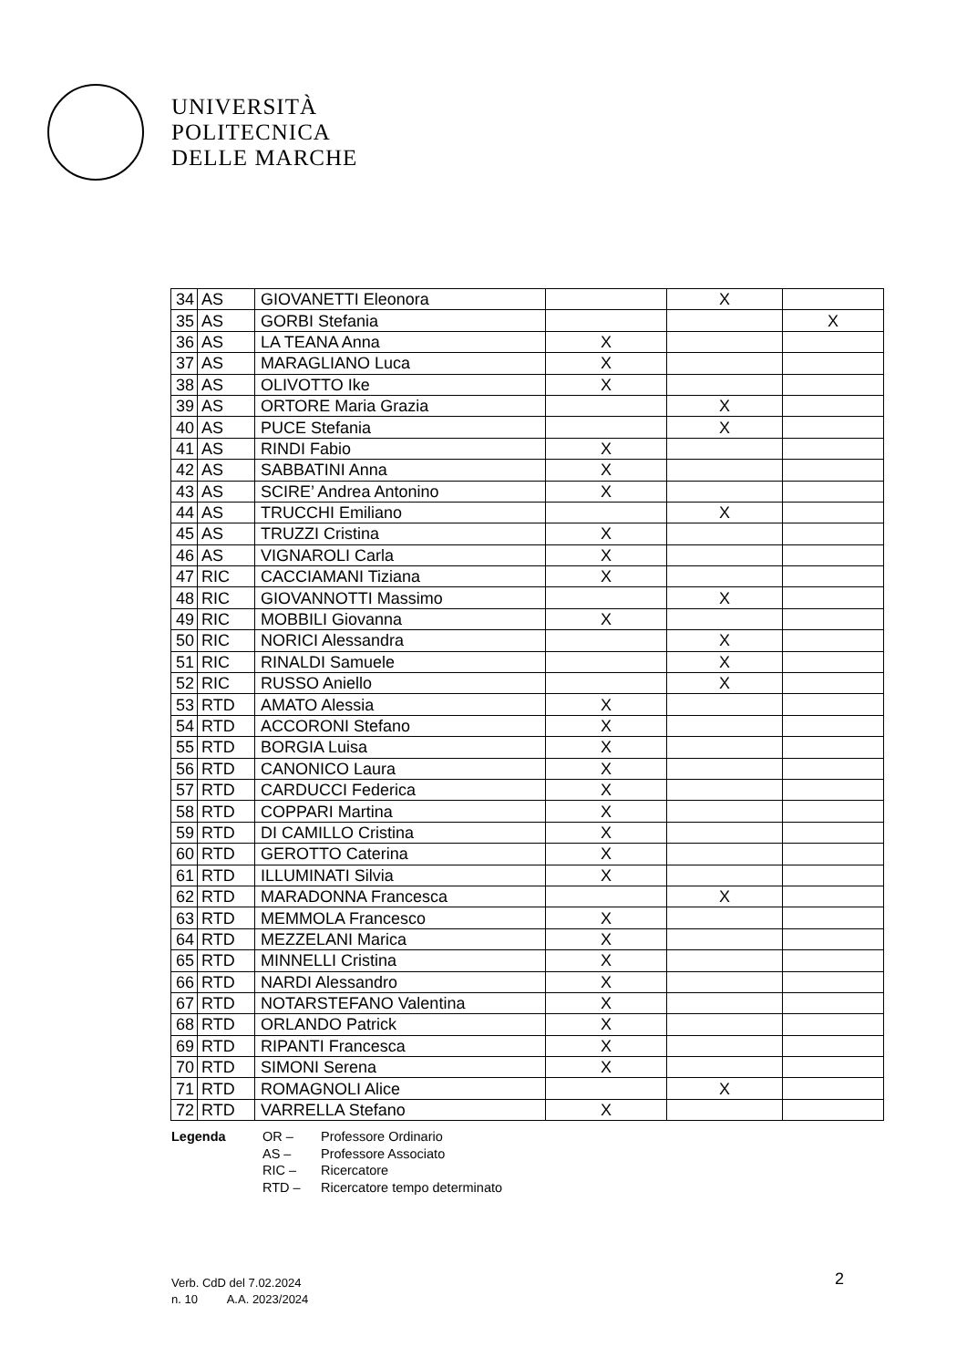UNIVERSITÀ
POLITECNICA
DELLE MARCHE
| 34 | AS | GIOVANETTI Eleonora | | X | |
| 35 | AS | GORBI Stefania | | | X |
| 36 | AS | LA TEANA Anna | X | | |
| 37 | AS | MARAGLIANO Luca | X | | |
| 38 | AS | OLIVOTTO Ike | X | | |
| 39 | AS | ORTORE Maria Grazia | | X | |
| 40 | AS | PUCE Stefania | | X | |
| 41 | AS | RINDI Fabio | X | | |
| 42 | AS | SABBATINI Anna | X | | |
| 43 | AS | SCIRE’ Andrea Antonino | X | | |
| 44 | AS | TRUCCHI Emiliano | | X | |
| 45 | AS | TRUZZI Cristina | X | | |
| 46 | AS | VIGNAROLI Carla | X | | |
| 47 | RIC | CACCIAMANI Tiziana | X | | |
| 48 | RIC | GIOVANNOTTI Massimo | | X | |
| 49 | RIC | MOBBILI Giovanna | X | | |
| 50 | RIC | NORICI Alessandra | | X | |
| 51 | RIC | RINALDI Samuele | | X | |
| 52 | RIC | RUSSO Aniello | | X | |
| 53 | RTD | AMATO Alessia | X | | |
| 54 | RTD | ACCORONI Stefano | X | | |
| 55 | RTD | BORGIA Luisa | X | | |
| 56 | RTD | CANONICO Laura | X | | |
| 57 | RTD | CARDUCCI Federica | X | | |
| 58 | RTD | COPPARI Martina | X | | |
| 59 | RTD | DI CAMILLO Cristina | X | | |
| 60 | RTD | GEROTTO Caterina | X | | |
| 61 | RTD | ILLUMINATI Silvia | X | | |
| 62 | RTD | MARADONNA Francesca | | X | |
| 63 | RTD | MEMMOLA Francesco | X | | |
| 64 | RTD | MEZZELANI Marica | X | | |
| 65 | RTD | MINNELLI Cristina | X | | |
| 66 | RTD | NARDI Alessandro | X | | |
| 67 | RTD | NOTARSTEFANO Valentina | X | | |
| 68 | RTD | ORLANDO Patrick | X | | |
| 69 | RTD | RIPANTI Francesca | X | | |
| 70 | RTD | SIMONI Serena | X | | |
| 71 | RTD | ROMAGNOLI Alice | | X | |
| 72 | RTD | VARRELLA Stefano | X | | |
Legenda OR –
AS –
RIC –
RTD –
Professore Ordinario
Professore Associato
Ricercatore
Ricercatore tempo determinato
Verb. CdD del 7.02.2024
n. 10 A.A. 2023/2024
2